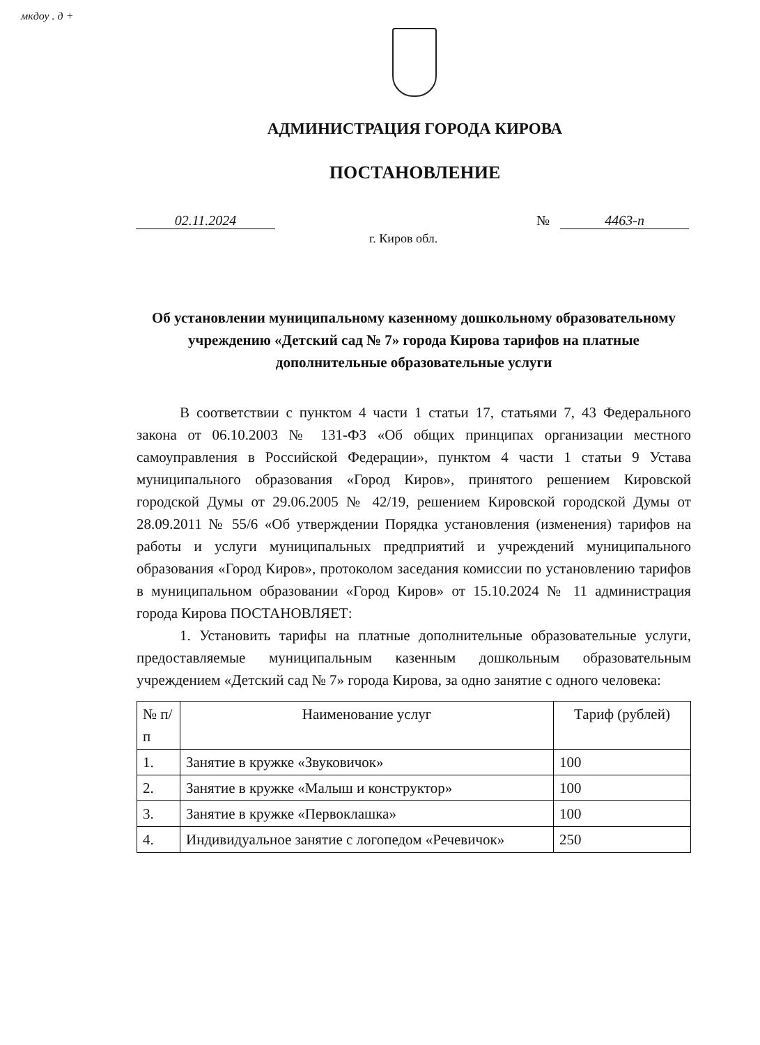мкдоу . д +
АДМИНИСТРАЦИЯ ГОРОДА КИРОВА
ПОСТАНОВЛЕНИЕ
02.11.2024 № 4463-п
г. Киров обл.
Об установлении муниципальному казенному дошкольному образовательному учреждению «Детский сад № 7» города Кирова тарифов на платные дополнительные образовательные услуги
В соответствии с пунктом 4 части 1 статьи 17, статьями 7, 43 Федерального закона от 06.10.2003 № 131-ФЗ «Об общих принципах организации местного самоуправления в Российской Федерации», пунктом 4 части 1 статьи 9 Устава муниципального образования «Город Киров», принятого решением Кировской городской Думы от 29.06.2005 № 42/19, решением Кировской городской Думы от 28.09.2011 № 55/6 «Об утверждении Порядка установления (изменения) тарифов на работы и услуги муниципальных предприятий и учреждений муниципального образования «Город Киров», протоколом заседания комиссии по установлению тарифов в муниципальном образовании «Город Киров» от 15.10.2024 № 11 администрация города Кирова ПОСТАНОВЛЯЕТ:
1. Установить тарифы на платные дополнительные образовательные услуги, предоставляемые муниципальным казенным дошкольным образовательным учреждением «Детский сад № 7» города Кирова, за одно занятие с одного человека:
| № п/п | Наименование услуг | Тариф (рублей) |
| --- | --- | --- |
| 1. | Занятие в кружке «Звуковичок» | 100 |
| 2. | Занятие в кружке «Малыш и конструктор» | 100 |
| 3. | Занятие в кружке «Первоклашка» | 100 |
| 4. | Индивидуальное занятие с логопедом «Речевичок» | 250 |